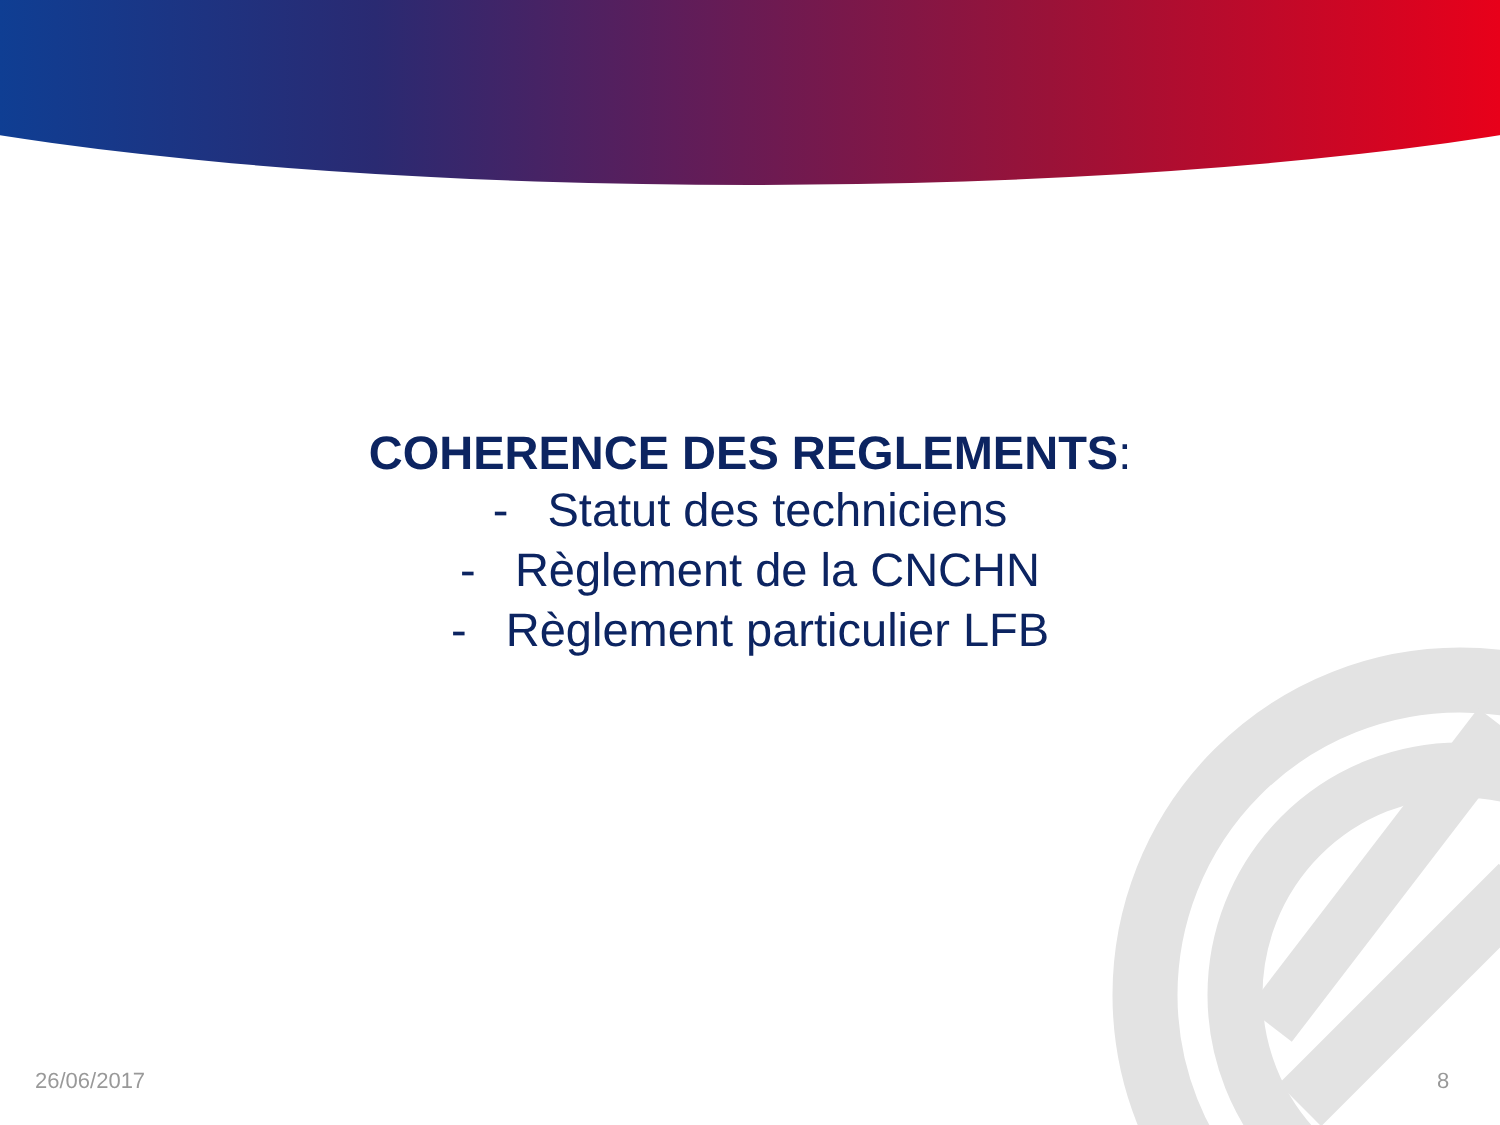COHERENCE DES REGLEMENTS:
- Statut des techniciens
- Règlement de la CNCHN
- Règlement particulier LFB
26/06/2017 8